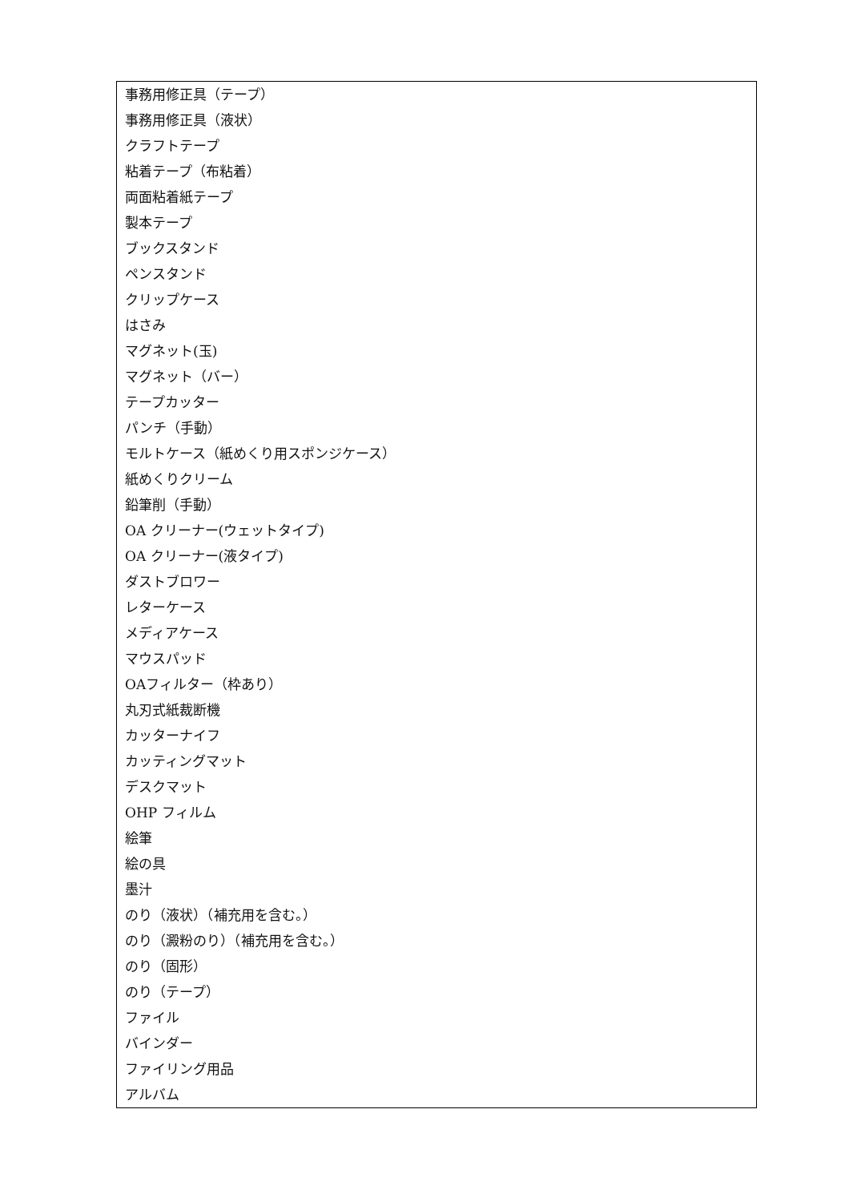| 事務用修正具（テープ） |
| 事務用修正具（液状） |
| クラフトテープ |
| 粘着テープ（布粘着） |
| 両面粘着紙テープ |
| 製本テープ |
| ブックスタンド |
| ペンスタンド |
| クリップケース |
| はさみ |
| マグネット(玉) |
| マグネット（バー） |
| テープカッター |
| パンチ（手動） |
| モルトケース（紙めくり用スポンジケース） |
| 紙めくりクリーム |
| 鉛筆削（手動） |
| OA クリーナー(ウェットタイプ) |
| OA クリーナー(液タイプ) |
| ダストブロワー |
| レターケース |
| メディアケース |
| マウスパッド |
| OAフィルター（枠あり） |
| 丸刃式紙裁断機 |
| カッターナイフ |
| カッティングマット |
| デスクマット |
| OHP フィルム |
| 絵筆 |
| 絵の具 |
| 墨汁 |
| のり（液状）（補充用を含む。） |
| のり（澱粉のり）（補充用を含む。） |
| のり（固形） |
| のり（テープ） |
| ファイル |
| バインダー |
| ファイリング用品 |
| アルバム |